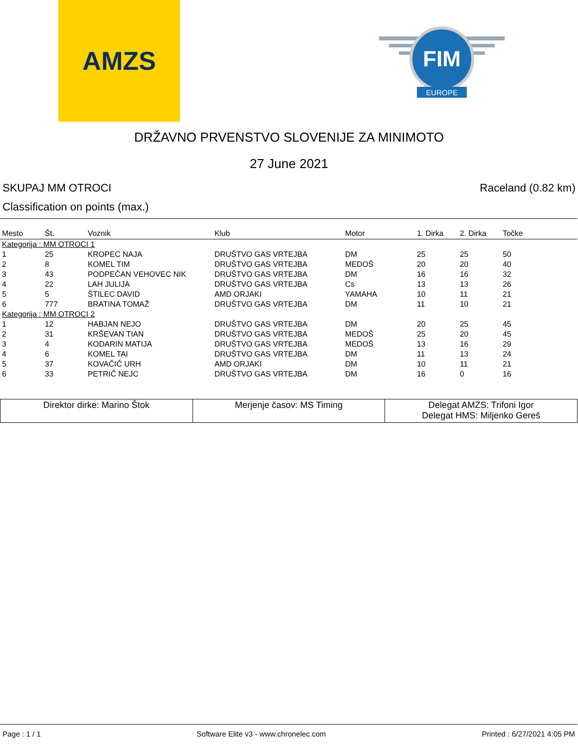AMZS
FIM
EUROPE
DRŽAVNO PRVENSTVO SLOVENIJE ZA MINIMOTO
27 June 2021
SKUPAJ MM OTROCI Raceland (0.82 km)
Classification on points (max.)
| Mesto | Št. | Voznik | Klub | Motor | 1. Dirka | 2. Dirka | Točke |
| --- | --- | --- | --- | --- | --- | --- | --- |
| Kategorija : MM OTROCI 1 | | | | | | | |
| 1 | 25 | KROPEC NAJA | DRUŠTVO GAS VRTEJBA | DM | 25 | 25 | 50 |
| 2 | 8 | KOMEL TIM | DRUŠTVO GAS VRTEJBA | MEDOŠ | 20 | 20 | 40 |
| 3 | 43 | PODPEČAN VEHOVEC NIK | DRUŠTVO GAS VRTEJBA | DM | 16 | 16 | 32 |
| 4 | 22 | LAH JULIJA | DRUŠTVO GAS VRTEJBA | Cs | 13 | 13 | 26 |
| 5 | 5 | ŠTILEC DAVID | AMD ORJAKI | YAMAHA | 10 | 11 | 21 |
| 6 | 777 | BRATINA TOMAŽ | DRUŠTVO GAS VRTEJBA | DM | 11 | 10 | 21 |
| Kategorija : MM OTROCI 2 | | | | | | | |
| 1 | 12 | HABJAN NEJO | DRUŠTVO GAS VRTEJBA | DM | 20 | 25 | 45 |
| 2 | 31 | KRŠEVAN TIAN | DRUŠTVO GAS VRTEJBA | MEDOŠ | 25 | 20 | 45 |
| 3 | 4 | KODARIN MATIJA | DRUŠTVO GAS VRTEJBA | MEDOŠ | 13 | 16 | 29 |
| 4 | 6 | KOMEL TAI | DRUŠTVO GAS VRTEJBA | DM | 11 | 13 | 24 |
| 5 | 37 | KOVAČIČ URH | AMD ORJAKI | DM | 10 | 11 | 21 |
| 6 | 33 | PETRIČ NEJC | DRUŠTVO GAS VRTEJBA | DM | 16 | 0 | 16 |
| Direktor dirke: Marino Štok | Merjenje časov: MS Timing | Delegat AMZS: Trifoni Igor Delegat HMS: Miljenko Gereš |
Page : 1 / 1 Software Elite v3 - www.chronelec.com Printed : 6/27/2021 4:05 PM